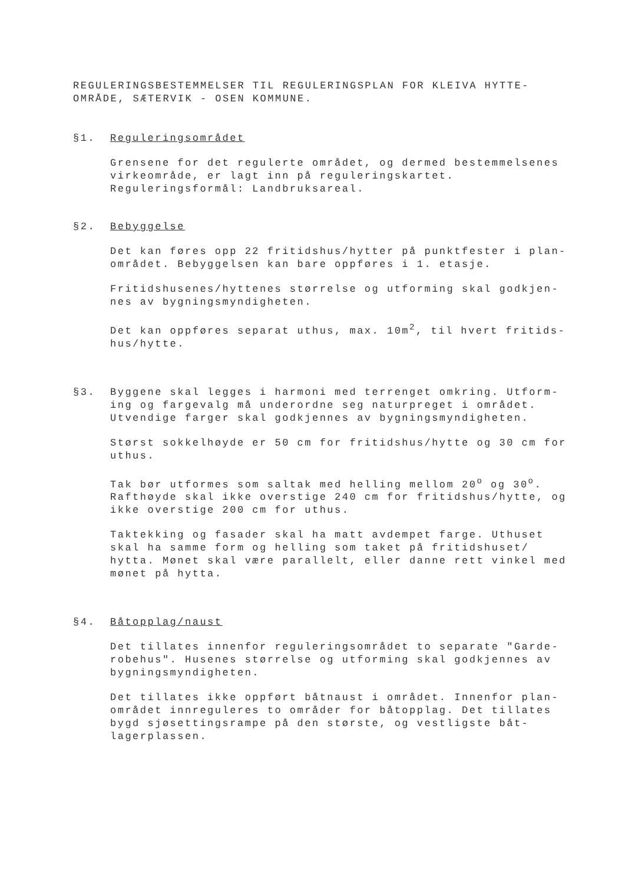REGULERINGSBESTEMMELSER TIL REGULERINGSPLAN FOR KLEIVA HYTTE-
OMRÅDE, SÆTERVIK - OSEN KOMMUNE.
§1. Reguleringsområdet
Grensene for det regulerte området, og dermed bestemmelsenes virkeområde, er lagt inn på reguleringskartet.
Reguleringsformål: Landbruksareal.
§2. Bebyggelse
Det kan føres opp 22 fritidshus/hytter på punktfester i plan-området. Bebyggelsen kan bare oppføres i 1. etasje.
Fritidshusenes/hyttenes størrelse og utforming skal godkjen-nes av bygningsmyndigheten.
Det kan oppføres separat uthus, max. 10m<sup>2</sup>, til hvert fritids-hus/hytte.
§3. Byggene skal legges i harmoni med terrenget omkring. Utform-ing og fargevalg må underordne seg naturpreget i området. Utvendige farger skal godkjennes av bygningsmyndigheten.
Størst sokkelhøyde er 50 cm for fritidshus/hytte og 30 cm for uthus.
Tak bør utformes som saltak med helling mellom 20<sup>o</sup> og 30<sup>o</sup>. Rafthøyde skal ikke overstige 240 cm for fritidshus/hytte, og ikke overstige 200 cm for uthus.
Taktekking og fasader skal ha matt avdempet farge. Uthuset skal ha samme form og helling som taket på fritidshuset/ hytta. Mønet skal være parallelt, eller danne rett vinkel med mønet på hytta.
§4. Båtopplag/naust
Det tillates innenfor reguleringsområdet to separate "Garde-robehus". Husenes størrelse og utforming skal godkjennes av bygningsmyndigheten.
Det tillates ikke oppført båtnaust i området. Innenfor plan-området innreguleres to områder for båtopplag. Det tillates bygd sjøsettingsrampe på den største, og vestligste båt-lagerplassen.